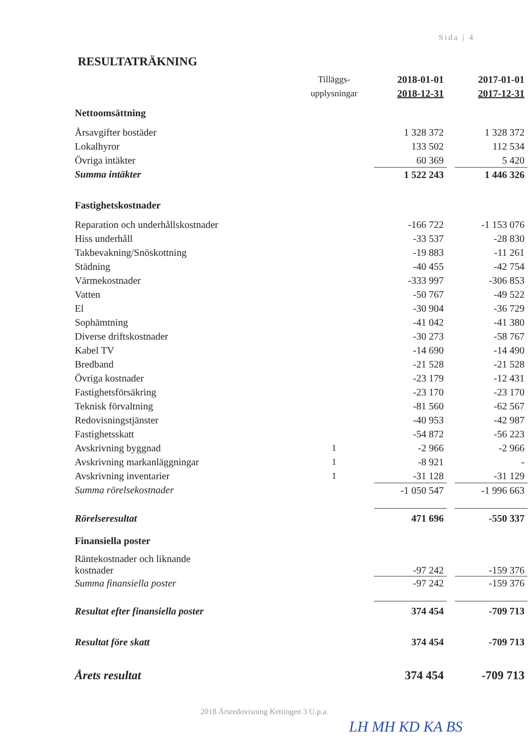Sida | 4
RESULTATRÄKNING
| | Tilläggs- | 2018-01-01 | | 2017-01-01 |
| | upplysningar | 2018-12-31 | | 2017-12-31 |
| Nettoomsättning | | | | |
| Årsavgifter bostäder | | 1 328 372 | | 1 328 372 |
| Lokalhyror | | 133 502 | | 112 534 |
| Övriga intäkter | | 60 369 | | 5 420 |
| Summa intäkter | | 1 522 243 | | 1 446 326 |
| Fastighetskostnader | | | | |
| Reparation och underhållskostnader | | -166 722 | | -1 153 076 |
| Hiss underhåll | | -33 537 | | -28 830 |
| Takbevakning/Snöskottning | | -19 883 | | -11 261 |
| Städning | | -40 455 | | -42 754 |
| Värmekostnader | | -333 997 | | -306 853 |
| Vatten | | -50 767 | | -49 522 |
| El | | -30 904 | | -36 729 |
| Sophämtning | | -41 042 | | -41 380 |
| Diverse driftskostnader | | -30 273 | | -58 767 |
| Kabel TV | | -14 690 | | -14 490 |
| Bredband | | -21 528 | | -21 528 |
| Övriga kostnader | | -23 179 | | -12 431 |
| Fastighetsförsäkring | | -23 170 | | -23 170 |
| Teknisk förvaltning | | -81 560 | | -62 567 |
| Redovisningstjänster | | -40 953 | | -42 987 |
| Fastighetsskatt | | -54 872 | | -56 223 |
| Avskrivning byggnad | 1 | -2 966 | | -2 966 |
| Avskrivning markanläggningar | 1 | -8 921 | | - |
| Avskrivning inventarier | 1 | -31 128 | | -31 129 |
| Summa rörelsekostnader | | -1 050 547 | | -1 996 663 |
| Rörelseresultat | | 471 696 | | -550 337 |
| Finansiella poster | | | | |
| Räntekostnader och liknande kostnader | | -97 242 | | -159 376 |
| Summa finansiella poster | | -97 242 | | -159 376 |
| Resultat efter finansiella poster | | 374 454 | | -709 713 |
| Resultat före skatt | | 374 454 | | -709 713 |
| Årets resultat | | 374 454 | | -709 713 |
2018 Årsredovisning Kettingen 3 U.p.a.
LH MH KD KA BS